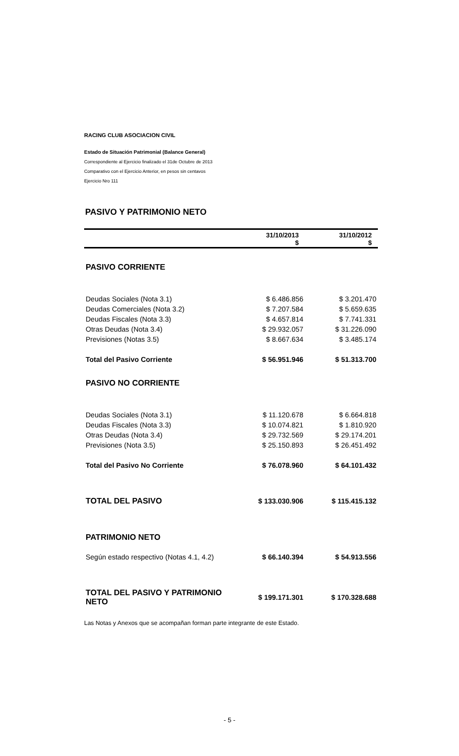RACING CLUB ASOCIACION CIVIL
Estado de Situación Patrimonial (Balance General)
Correspondiente al Ejercicio finalizado el 31de Octubre de 2013
Comparativo con el Ejercicio Anterior, en pesos sin centavos
Ejercicio Nro 111
PASIVO Y PATRIMONIO NETO
| | 31/10/2013 $ | 31/10/2012 $ |
| --- | --- | --- |
| PASIVO CORRIENTE | | |
| Deudas Sociales (Nota 3.1) | $ 6.486.856 | $ 3.201.470 |
| Deudas Comerciales (Nota 3.2) | $ 7.207.584 | $ 5.659.635 |
| Deudas Fiscales (Nota 3.3) | $ 4.657.814 | $ 7.741.331 |
| Otras Deudas (Nota 3.4) | $ 29.932.057 | $ 31.226.090 |
| Previsiones (Notas 3.5) | $ 8.667.634 | $ 3.485.174 |
| Total del Pasivo Corriente | $ 56.951.946 | $ 51.313.700 |
| PASIVO NO CORRIENTE | | |
| Deudas Sociales (Nota 3.1) | $ 11.120.678 | $ 6.664.818 |
| Deudas Fiscales (Nota 3.3) | $ 10.074.821 | $ 1.810.920 |
| Otras Deudas (Nota 3.4) | $ 29.732.569 | $ 29.174.201 |
| Previsiones (Nota 3.5) | $ 25.150.893 | $ 26.451.492 |
| Total del Pasivo No Corriente | $ 76.078.960 | $ 64.101.432 |
| TOTAL DEL PASIVO | $ 133.030.906 | $ 115.415.132 |
| PATRIMONIO NETO | | |
| Según estado respectivo (Notas 4.1, 4.2) | $ 66.140.394 | $ 54.913.556 |
| TOTAL DEL PASIVO Y PATRIMONIO NETO | $ 199.171.301 | $ 170.328.688 |
Las Notas y Anexos que se acompañan forman parte integrante de este Estado.
- 5 -